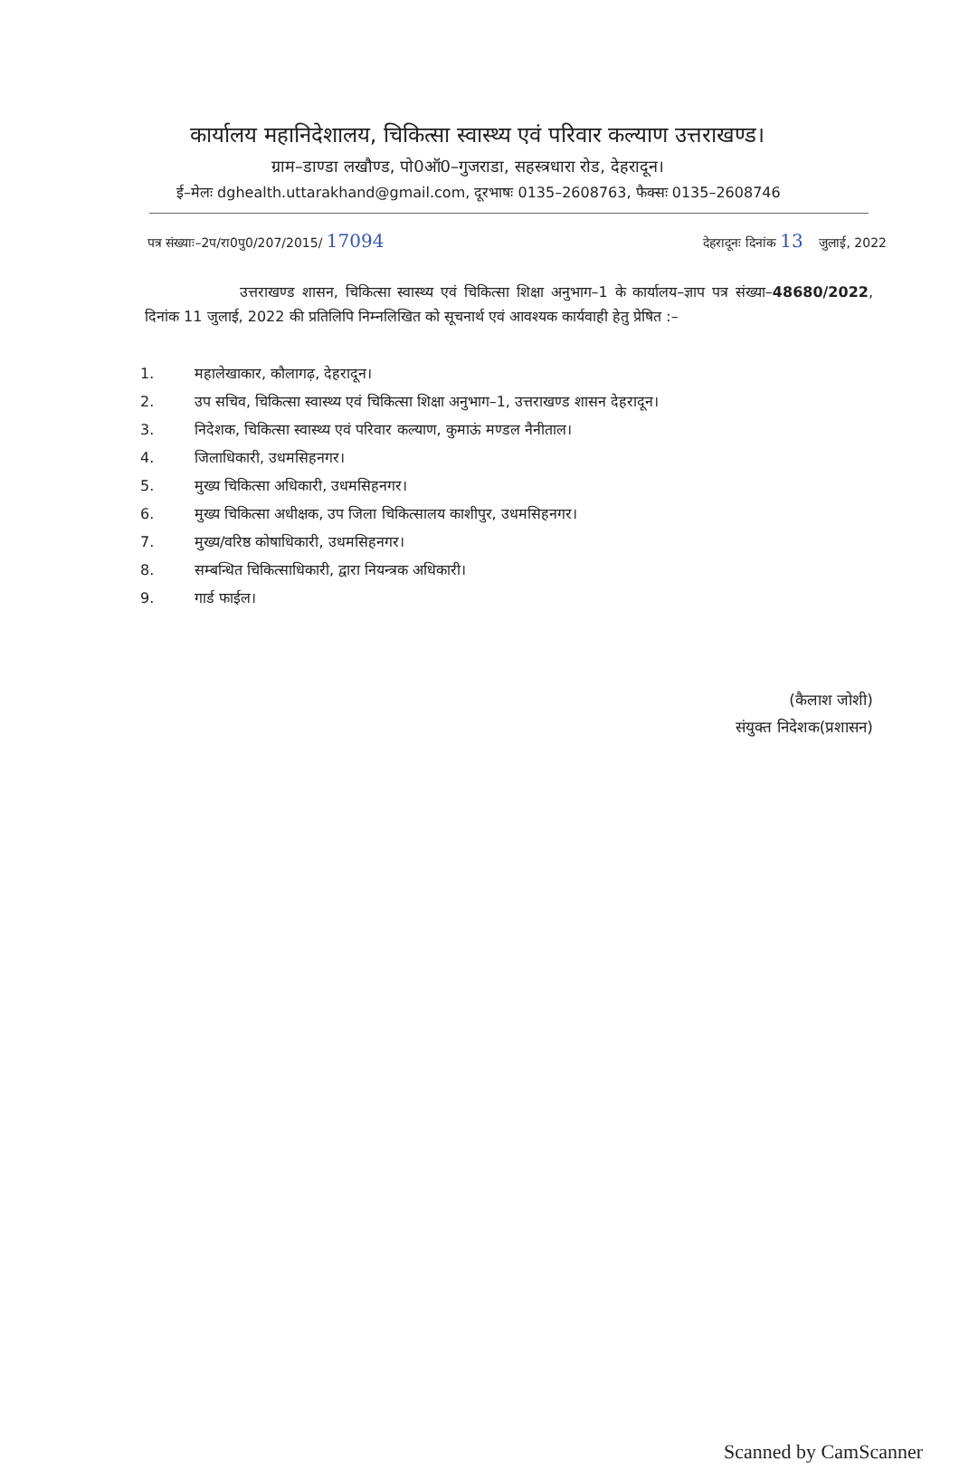कार्यालय महानिदेशालय, चिकित्सा स्वास्थ्य एवं परिवार कल्याण उत्तराखण्ड।
ग्राम–डाण्डा लखौण्ड, पो0ऑ0–गुजराडा, सहस्त्रधारा रोड, देहरादून।
ई–मेलः dghealth.uttarakhand@gmail.com, दूरभाषः 0135–2608763, फैक्सः 0135–2608746
पत्र संख्याः–2प/रा0पु0/207/2015/ 17094
देहरादूनः दिनांक 13 जुलाई, 2022
उत्तराखण्ड शासन, चिकित्सा स्वास्थ्य एवं चिकित्सा शिक्षा अनुभाग–1 के कार्यालय–ज्ञाप पत्र संख्या–48680/2022, दिनांक 11 जुलाई, 2022 की प्रतिलिपि निम्नलिखित को सूचनार्थ एवं आवश्यक कार्यवाही हेतु प्रेषित :–
1. महालेखाकार, कौलागढ़, देहरादून।
2. उप सचिव, चिकित्सा स्वास्थ्य एवं चिकित्सा शिक्षा अनुभाग–1, उत्तराखण्ड शासन देहरादून।
3. निदेशक, चिकित्सा स्वास्थ्य एवं परिवार कल्याण, कुमाऊं मण्डल नैनीताल।
4. जिलाधिकारी, उधमसिहनगर।
5. मुख्य चिकित्सा अधिकारी, उधमसिहनगर।
6. मुख्य चिकित्सा अधीक्षक, उप जिला चिकित्सालय काशीपुर, उधमसिहनगर।
7. मुख्य/वरिष्ठ कोषाधिकारी, उधमसिहनगर।
8. सम्बन्धित चिकित्साधिकारी, द्वारा नियन्त्रक अधिकारी।
9. गार्ड फाईल।
(कैलाश जोशी)
संयुक्त निदेशक(प्रशासन)
Scanned by CamScanner